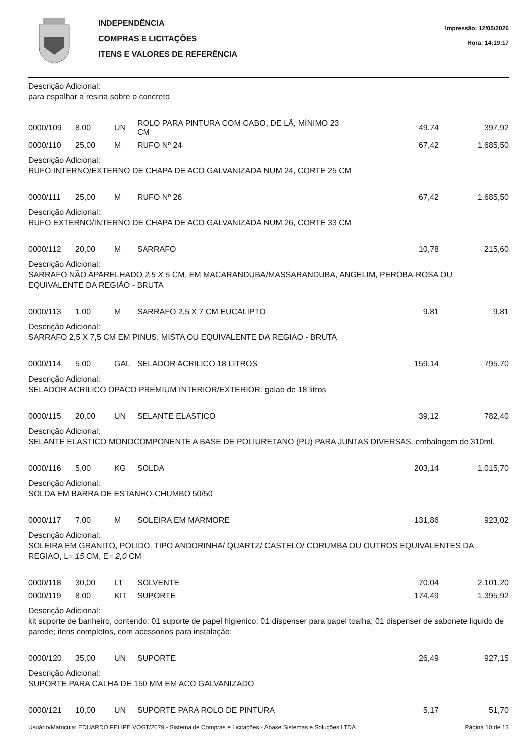INDEPENDÊNCIA
COMPRAS E LICITAÇÕES
ITENS E VALORES DE REFERÊNCIA
Impressão: 12/05/2026
Hora: 14:19:17
| Descrição Adicional: para espalhar a resina sobre o concreto | | | | | |
| 0000/109 | 8,00 | UN | ROLO PARA PINTURA COM CABO, DE LÃ, MÍNIMO 23 CM | 49,74 | 397,92 |
| 0000/110 | 25,00 | M | RUFO Nº 24 | 67,42 | 1.685,50 |
| Descrição Adicional: RUFO INTERNO/EXTERNO DE CHAPA DE ACO GALVANIZADA NUM 24, CORTE 25 CM | | | | | |
| 0000/111 | 25,00 | M | RUFO Nº 26 | 67,42 | 1.685,50 |
| Descrição Adicional: RUFO EXTERNO/INTERNO DE CHAPA DE ACO GALVANIZADA NUM 26, CORTE 33 CM | | | | | |
| 0000/112 | 20,00 | M | SARRAFO | 10,78 | 215,60 |
| Descrição Adicional: SARRAFO NÃO APARELHADO 2,5 X 5 CM, EM MACARANDUBA/MASSARANDUBA, ANGELIM, PEROBA-ROSA OU EQUIVALENTE DA REGIÃO - BRUTA | | | | | |
| 0000/113 | 1,00 | M | SARRAFO 2,5 X 7 CM EUCALIPTO | 9,81 | 9,81 |
| Descrição Adicional: SARRAFO 2,5 X 7,5 CM EM PINUS, MISTA OU EQUIVALENTE DA REGIAO - BRUTA | | | | | |
| 0000/114 | 5,00 | GAL | SELADOR ACRILICO 18 LITROS | 159,14 | 795,70 |
| Descrição Adicional: SELADOR ACRILICO OPACO PREMIUM INTERIOR/EXTERIOR. galao de 18 litros | | | | | |
| 0000/115 | 20,00 | UN | SELANTE ELASTICO | 39,12 | 782,40 |
| Descrição Adicional: SELANTE ELASTICO MONOCOMPONENTE A BASE DE POLIURETANO (PU) PARA JUNTAS DIVERSAS. embalagem de 310ml. | | | | | |
| 0000/116 | 5,00 | KG | SOLDA | 203,14 | 1.015,70 |
| Descrição Adicional: SOLDA EM BARRA DE ESTANHO-CHUMBO 50/50 | | | | | |
| 0000/117 | 7,00 | M | SOLEIRA EM MARMORE | 131,86 | 923,02 |
| Descrição Adicional: SOLEIRA EM GRANITO, POLIDO, TIPO ANDORINHA/ QUARTZ/ CASTELO/ CORUMBA OU OUTROS EQUIVALENTES DA REGIAO, L= 15 CM, E= 2,0 CM | | | | | |
| 0000/118 | 30,00 | LT | SOLVENTE | 70,04 | 2.101,20 |
| 0000/119 | 8,00 | KIT | SUPORTE | 174,49 | 1.395,92 |
| Descrição Adicional: kit suporte de banheiro, contendo: 01 suporte de papel higienico; 01 dispenser para papel toalha; 01 dispenser de sabonete liquido de parede; itens completos, com acessorios para instalação; | | | | | |
| 0000/120 | 35,00 | UN | SUPORTE | 26,49 | 927,15 |
| Descrição Adicional: SUPORTE PARA CALHA DE 150 MM EM ACO GALVANIZADO | | | | | |
| 0000/121 | 10,00 | UN | SUPORTE PARA ROLO DE PINTURA | 5,17 | 51,70 |
Usuário/Matricula: EDUARDO FELIPE VOGT/2679 - Sistema de Compras e Licitações - Abase Sistemas e Soluções LTDA Página 10 de 13